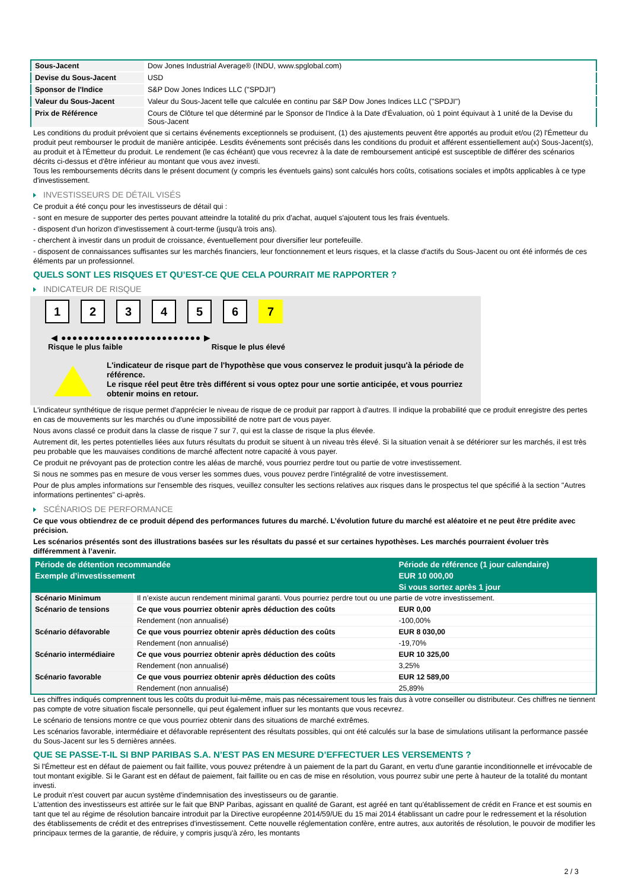| Sous-Jacent | Dow Jones Industrial Average® (INDU, www.spglobal.com) |
| Devise du Sous-Jacent | USD |
| Sponsor de l'Indice | S&P Dow Jones Indices LLC ("SPDJI") |
| Valeur du Sous-Jacent | Valeur du Sous-Jacent telle que calculée en continu par S&P Dow Jones Indices LLC ("SPDJI") |
| Prix de Référence | Cours de Clôture tel que déterminé par le Sponsor de l'Indice à la Date d'Évaluation, où 1 point équivaut à 1 unité de la Devise du Sous-Jacent |
Les conditions du produit prévoient que si certains événements exceptionnels se produisent, (1) des ajustements peuvent être apportés au produit et/ou (2) l'Émetteur du produit peut rembourser le produit de manière anticipée. Lesdits événements sont précisés dans les conditions du produit et afférent essentiellement au(x) Sous-Jacent(s), au produit et à l'Émetteur du produit. Le rendement (le cas échéant) que vous recevrez à la date de remboursement anticipé est susceptible de différer des scénarios décrits ci-dessus et d'être inférieur au montant que vous avez investi.
Tous les remboursements décrits dans le présent document (y compris les éventuels gains) sont calculés hors coûts, cotisations sociales et impôts applicables à ce type d'investissement.
INVESTISSEURS DE DÉTAIL VISÉS
Ce produit a été conçu pour les investisseurs de détail qui :
- sont en mesure de supporter des pertes pouvant atteindre la totalité du prix d'achat, auquel s'ajoutent tous les frais éventuels.
- disposent d'un horizon d'investissement à court-terme (jusqu'à trois ans).
- cherchent à investir dans un produit de croissance, éventuellement pour diversifier leur portefeuille.
- disposent de connaissances suffisantes sur les marchés financiers, leur fonctionnement et leurs risques, et la classe d'actifs du Sous-Jacent ou ont été informés de ces éléments par un professionnel.
QUELS SONT LES RISQUES ET QU’EST-CE QUE CELA POURRAIT ME RAPPORTER ?
INDICATEUR DE RISQUE
1 2 3 4 5 6 7
◀ ●●●●●●●●●●●●●●●●●●●●●●●●● ▶
Risque le plus faible Risque le plus élevé
L'indicateur de risque part de l'hypothèse que vous conservez le produit jusqu'à la période de référence.
Le risque réel peut être très différent si vous optez pour une sortie anticipée, et vous pourriez obtenir moins en retour.
L'indicateur synthétique de risque permet d'apprécier le niveau de risque de ce produit par rapport à d'autres. Il indique la probabilité que ce produit enregistre des pertes en cas de mouvements sur les marchés ou d'une impossibilité de notre part de vous payer.
Nous avons classé ce produit dans la classe de risque 7 sur 7, qui est la classe de risque la plus élevée.
Autrement dit, les pertes potentielles liées aux futurs résultats du produit se situent à un niveau très élevé. Si la situation venait à se détériorer sur les marchés, il est très peu probable que les mauvaises conditions de marché affectent notre capacité à vous payer.
Ce produit ne prévoyant pas de protection contre les aléas de marché, vous pourriez perdre tout ou partie de votre investissement.
Si nous ne sommes pas en mesure de vous verser les sommes dues, vous pouvez perdre l'intégralité de votre investissement.
Pour de plus amples informations sur l'ensemble des risques, veuillez consulter les sections relatives aux risques dans le prospectus tel que spécifié à la section "Autres informations pertinentes" ci-après.
SCÉNARIOS DE PERFORMANCE
Ce que vous obtiendrez de ce produit dépend des performances futures du marché. L’évolution future du marché est aléatoire et ne peut être prédite avec précision.
Les scénarios présentés sont des illustrations basées sur les résultats du passé et sur certaines hypothèses. Les marchés pourraient évoluer très différemment à l’avenir.
| Période de détention recommandée | | Période de référence (1 jour calendaire) |
| --- | --- | --- |
| Exemple d’investissement | | EUR 10 000,00 |
| | | Si vous sortez après 1 jour |
| Scénario Minimum | Il n’existe aucun rendement minimal garanti. Vous pourriez perdre tout ou une partie de votre investissement. | |
| Scénario de tensions | Ce que vous pourriez obtenir après déduction des coûts | EUR 0,00 |
| | Rendement (non annualisé) | -100,00% |
| Scénario défavorable | Ce que vous pourriez obtenir après déduction des coûts | EUR 8 030,00 |
| | Rendement (non annualisé) | -19,70% |
| Scénario intermédiaire | Ce que vous pourriez obtenir après déduction des coûts | EUR 10 325,00 |
| | Rendement (non annualisé) | 3,25% |
| Scénario favorable | Ce que vous pourriez obtenir après déduction des coûts | EUR 12 589,00 |
| | Rendement (non annualisé) | 25,89% |
Les chiffres indiqués comprennent tous les coûts du produit lui-même, mais pas nécessairement tous les frais dus à votre conseiller ou distributeur. Ces chiffres ne tiennent pas compte de votre situation fiscale personnelle, qui peut également influer sur les montants que vous recevrez.
Le scénario de tensions montre ce que vous pourriez obtenir dans des situations de marché extrêmes.
Les scénarios favorable, intermédiaire et défavorable représentent des résultats possibles, qui ont été calculés sur la base de simulations utilisant la performance passée du Sous-Jacent sur les 5 dernières années.
QUE SE PASSE-T-IL SI BNP PARIBAS S.A. N’EST PAS EN MESURE D’EFFECTUER LES VERSEMENTS ?
Si l'Émetteur est en défaut de paiement ou fait faillite, vous pouvez prétendre à un paiement de la part du Garant, en vertu d'une garantie inconditionnelle et irrévocable de tout montant exigible. Si le Garant est en défaut de paiement, fait faillite ou en cas de mise en résolution, vous pourrez subir une perte à hauteur de la totalité du montant investi.
Le produit n'est couvert par aucun système d'indemnisation des investisseurs ou de garantie.
L'attention des investisseurs est attirée sur le fait que BNP Paribas, agissant en qualité de Garant, est agréé en tant qu'établissement de crédit en France et est soumis en tant que tel au régime de résolution bancaire introduit par la Directive européenne 2014/59/UE du 15 mai 2014 établissant un cadre pour le redressement et la résolution des établissements de crédit et des entreprises d'investissement. Cette nouvelle réglementation confère, entre autres, aux autorités de résolution, le pouvoir de modifier les principaux termes de la garantie, de réduire, y compris jusqu'à zéro, les montants
2 / 3